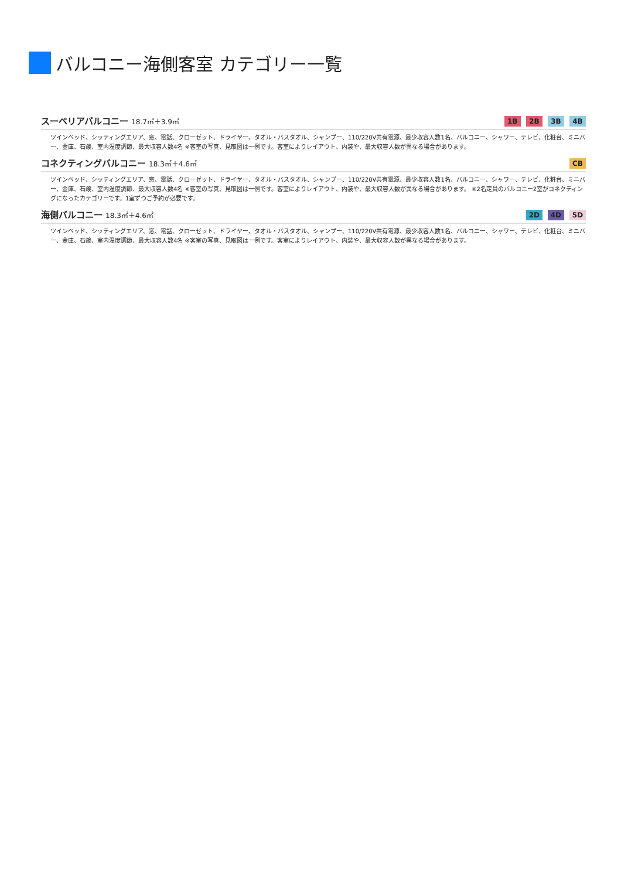バルコニー海側客室 カテゴリー一覧
スーペリアバルコニー 18.7㎡＋3.9㎡
1B 2B 3B 4B
ツインベッド、シッティングエリア、窓、電話、クローゼット、ドライヤー、タオル・バスタオル、シャンプー、110/220V共有電源、最少収容人数1名、バルコニー、シャワー、テレビ、化粧台、ミニバー、金庫、石鹸、室内温度調節、最大収容人数4名 ※客室の写真、見取図は一例です。客室によりレイアウト、内装や、最大収容人数が異なる場合があります。
コネクティングバルコニー 18.3㎡＋4.6㎡
CB
ツインベッド、シッティングエリア、窓、電話、クローゼット、ドライヤー、タオル・バスタオル、シャンプー、110/220V共有電源、最少収容人数1名、バルコニー、シャワー、テレビ、化粧台、ミニバー、金庫、石鹸、室内温度調節、最大収容人数4名 ※客室の写真、見取図は一例です。客室によりレイアウト、内装や、最大収容人数が異なる場合があります。 ※2名定員のバルコニー2室がコネクティングになったカテゴリーです。1室ずつご予約が必要です。
海側バルコニー 18.3㎡＋4.6㎡
2D 4D 5D
ツインベッド、シッティングエリア、窓、電話、クローゼット、ドライヤー、タオル・バスタオル、シャンプー、110/220V共有電源、最少収容人数1名、バルコニー、シャワー、テレビ、化粧台、ミニバー、金庫、石鹸、室内温度調節、最大収容人数4名 ※客室の写真、見取図は一例です。客室によりレイアウト、内装や、最大収容人数が異なる場合があります。